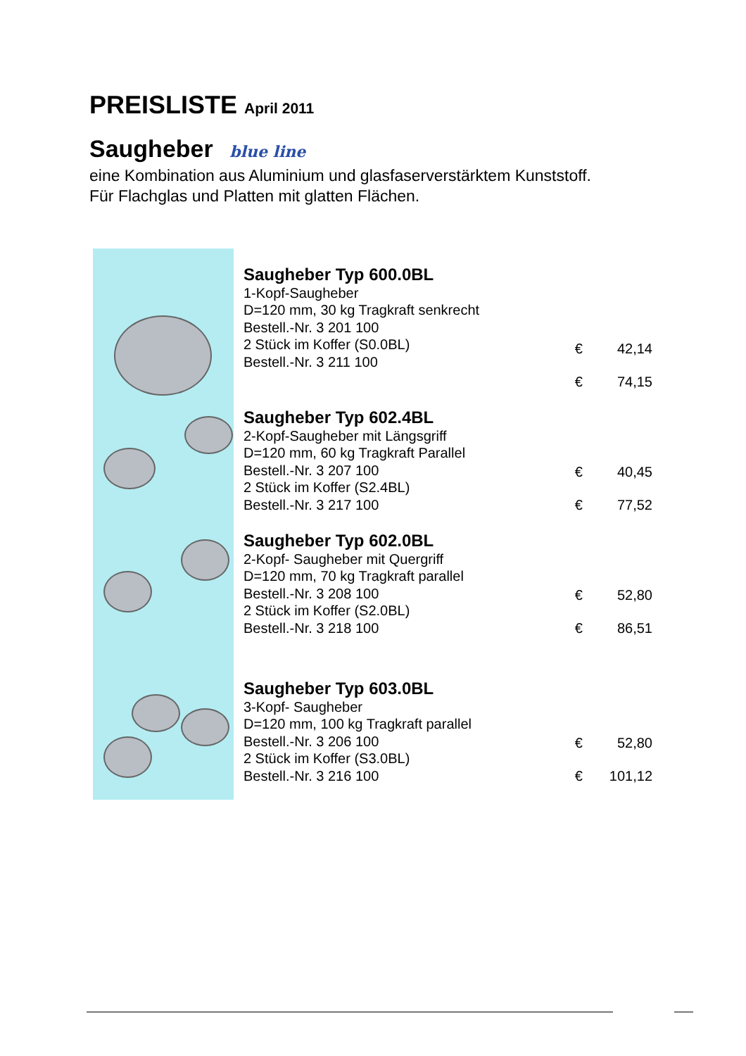PREISLISTE April 2011
Saugheber blue line
eine Kombination aus Aluminium und glasfaserverstärktem Kunststoff.
Für Flachglas und Platten mit glatten Flächen.
| | Saugheber Typ 600.0BL 1-Kopf-Saugheber D=120 mm, 30 kg Tragkraft senkrecht Bestell.-Nr. 3 201 100 2 Stück im Koffer (S0.0BL) Bestell.-Nr. 3 211 100 | € € | 42,14 74,15 |
| | Saugheber Typ 602.4BL 2-Kopf-Saugheber mit Längsgriff D=120 mm, 60 kg Tragkraft Parallel Bestell.-Nr. 3 207 100 2 Stück im Koffer (S2.4BL) Bestell.-Nr. 3 217 100 | € € | 40,45 77,52 |
| | Saugheber Typ 602.0BL 2-Kopf- Saugheber mit Quergriff D=120 mm, 70 kg Tragkraft parallel Bestell.-Nr. 3 208 100 2 Stück im Koffer (S2.0BL) Bestell.-Nr. 3 218 100 | € € | 52,80 86,51 |
| | Saugheber Typ 603.0BL 3-Kopf- Saugheber D=120 mm, 100 kg Tragkraft parallel Bestell.-Nr. 3 206 100 2 Stück im Koffer (S3.0BL) Bestell.-Nr. 3 216 100 | € € | 52,80 101,12 |